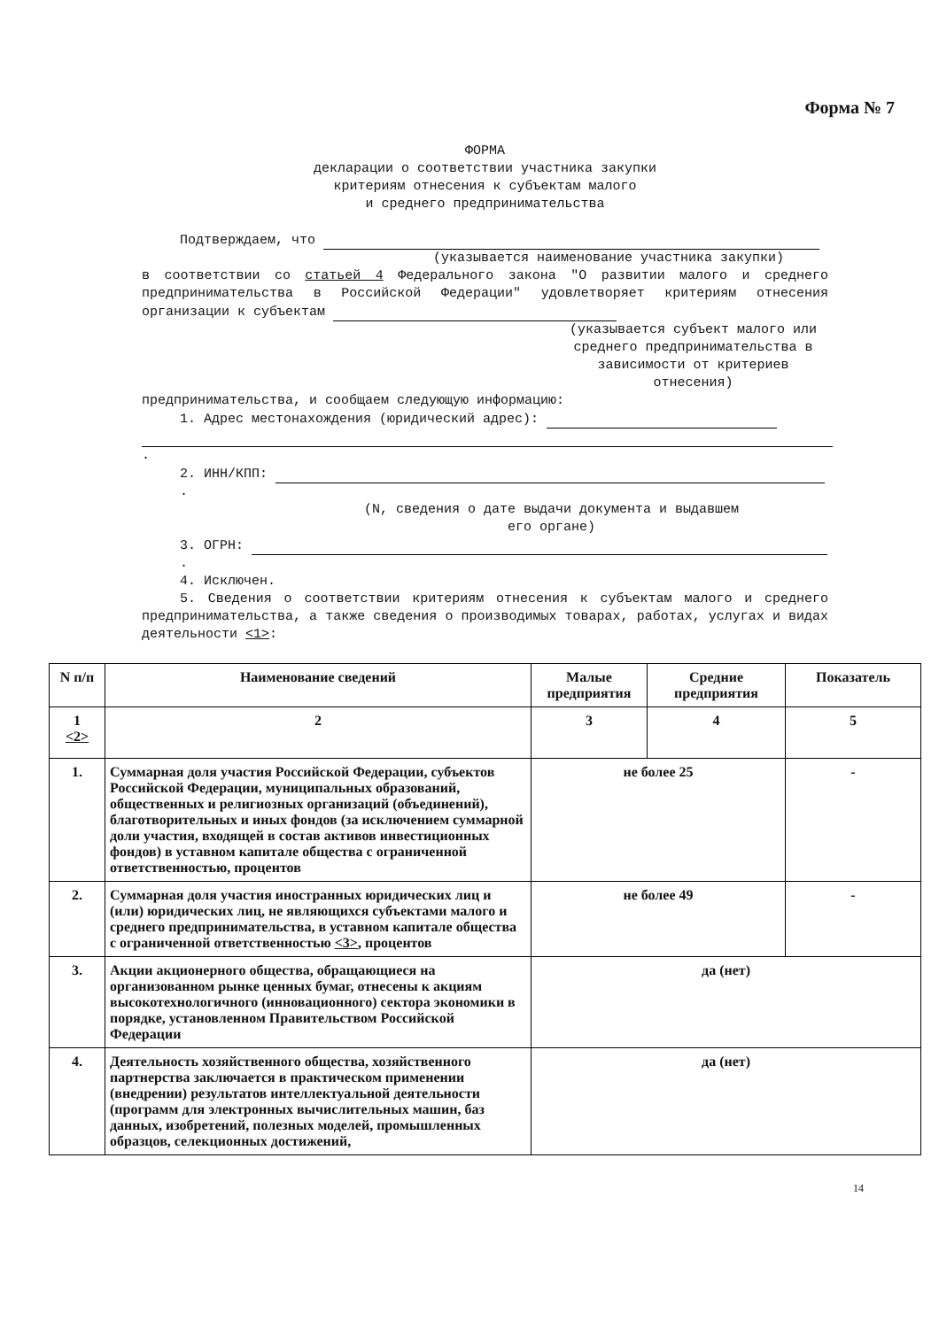Форма № 7
ФОРМА
декларации о соответствии участника закупки
критериям отнесения к субъектам малого
и среднего предпринимательства
Подтверждаем, что
(указывается наименование участника закупки)
в соответствии со статьей 4 Федерального закона "О развитии малого и среднего предпринимательства в Российской Федерации" удовлетворяет критериям отнесения организации к субъектам
(указывается субъект малого или среднего предпринимательства в зависимости от критериев отнесения)
предпринимательства, и сообщаем следующую информацию:
1. Адрес местонахождения (юридический адрес):
.
2. ИНН/КПП: .
(N, сведения о дате выдачи документа и выдавшем
его органе)
3. ОГРН: .
4. Исключен.
5. Сведения о соответствии критериям отнесения к субъектам малого и среднего предпринимательства, а также сведения о производимых товарах, работах, услугах и видах деятельности <1>:
| N п/п | Наименование сведений | Малые предприятия | Средние предприятия | Показатель |
| --- | --- | --- | --- | --- |
| 1 <2> | 2 | 3 | 4 | 5 |
| 1. | Суммарная доля участия Российской Федерации, субъектов Российской Федерации, муниципальных образований, общественных и религиозных организаций (объединений), благотворительных и иных фондов (за исключением суммарной доли участия, входящей в состав активов инвестиционных фондов) в уставном капитале общества с ограниченной ответственностью, процентов | не более 25 | | - |
| 2. | Суммарная доля участия иностранных юридических лиц и (или) юридических лиц, не являющихся субъектами малого и среднего предпринимательства, в уставном капитале общества с ограниченной ответственностью <3> , процентов | не более 49 | | - |
| 3. | Акции акционерного общества, обращающиеся на организованном рынке ценных бумаг, отнесены к акциям высокотехнологичного (инновационного) сектора экономики в порядке, установленном Правительством Российской Федерации | да (нет) | | |
| 4. | Деятельность хозяйственного общества, хозяйственного партнерства заключается в практическом применении (внедрении) результатов интеллектуальной деятельности (программ для электронных вычислительных машин, баз данных, изобретений, полезных моделей, промышленных образцов, селекционных достижений, | да (нет) | | |
14